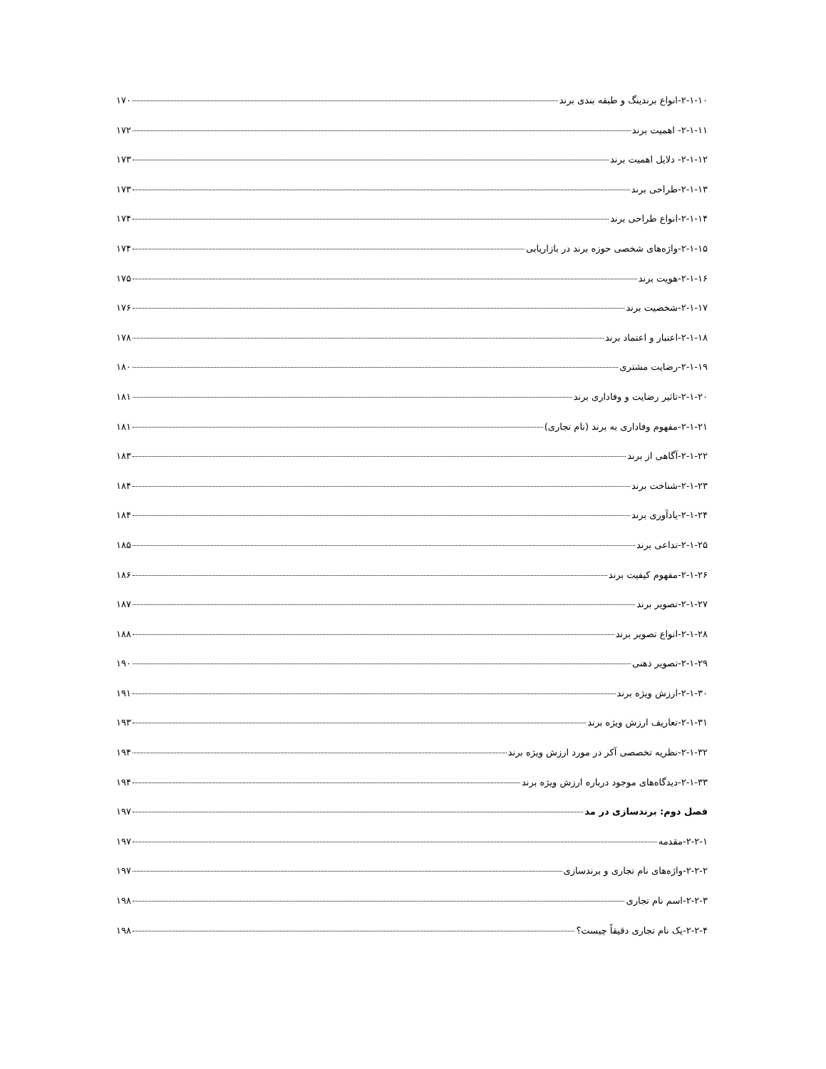۲-۱-۱۰-انواع برندینگ و طبقه بندی برند ۱۷۰
۲-۱-۱۱- اهمیت برند ۱۷۲
۲-۱-۱۲- دلایل اهمیت برند ۱۷۳
۲-۱-۱۳-طراحی برند ۱۷۳
۲-۱-۱۴-انواع طراحی برند ۱۷۴
۲-۱-۱۵-واژه‌های شخصی حوزه برند در بازاریابی ۱۷۴
۲-۱-۱۶-هویت برند ۱۷۵
۲-۱-۱۷-شخصیت برند ۱۷۶
۲-۱-۱۸-اعتبار و اعتماد برند ۱۷۸
۲-۱-۱۹-رضایت مشتری ۱۸۰
۲-۱-۲۰-تاثیر رضایت و وفاداری برند ۱۸۱
۲-۱-۲۱-مفهوم وفاداری به برند (نام تجاری) ۱۸۱
۲-۱-۲۲-آگاهی از برند ۱۸۳
۲-۱-۲۳-شناخت برند ۱۸۴
۲-۱-۲۴-یادآوری برند ۱۸۴
۲-۱-۲۵-تداعی برند ۱۸۵
۲-۱-۲۶-مفهوم کیفیت برند ۱۸۶
۲-۱-۲۷-تصویر برند ۱۸۷
۲-۱-۲۸-انواع تصویر برند ۱۸۸
۲-۱-۲۹-تصویر ذهنی ۱۹۰
۲-۱-۳۰-ارزش ویژه برند ۱۹۱
۲-۱-۳۱-تعاریف ارزش ویژه برند ۱۹۳
۲-۱-۳۲-نظریه تخصصی آکر در مورد ارزش ویژه برند ۱۹۴
۲-۱-۳۳-دیدگاه‌های موجود درباره ارزش ویژه برند ۱۹۴
فصل دوم: برندسازی در مد ۱۹۷
۲-۲-۱-مقدمه ۱۹۷
۲-۲-۲-واژه‌های نام تجاری و برندسازی ۱۹۷
۲-۲-۳-اسم نام تجاری ۱۹۸
۲-۲-۴-یک نام تجاری دقیقاً چیست؟ ۱۹۸